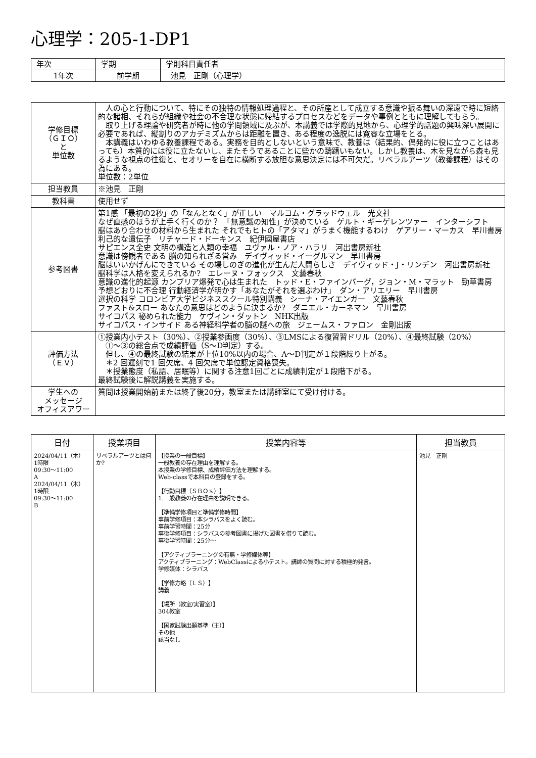心理学：205-1-DP1
| 年次 | 学期 | 学則科目責任者 |
| 1年次 | 前学期 | 池見 正剛（心理学） |
| 学修目標 （ＧＩＯ） と 単位数 | 人の心と行動について、特にその独特の情報処理過程と、その所産として成立する意識や振る舞いの深遠で時に短絡的な諸相、それらが組織や社会の不合理な状態に帰結するプロセスなどをデータや事例とともに理解してもらう。 取り上げる理論や研究者が時に他の学問領域に及ぶが、本講義では学際的見地から、心理学的話題の興味深い展開に必要であれば、縦割りのアカデミズムからは距離を置き、ある程度の逸脱には寛容な立場をとる。 本講義はいわゆる教養課程である。実務を目的としないという意味で、教養は（結果的、偶発的に役に立つことはあっても）本質的には役に立たないし、またそうであることに些かの躊躇いもない。しかし教養は、木を見ながら森も見るような視点の往復と、セオリーを自在に横断する放胆な意思決定には不可欠だ。リベラルアーツ（教養課程）はその為にある。 単位数：2単位 |
| 担当教員 | ※池見 正剛 |
| 教科書 | 使用せず |
| 参考図書 | 第1感 「最初の2秒」の「なんとなく」が正しい マルコム・グラッドウェル 光文社 なぜ直感のほうが上手く行くのか？ 「無意識の知性」が決めている ゲルト・ギーゲレンツァー インターシフト 脳はあり合わせの材料から生まれた それでもヒトの「アタマ」がうまく機能するわけ ゲアリー・マーカス 早川書房 利己的な遺伝子 リチャード・ドーキンス 紀伊國屋書店 サピエンス全史 文明の構造と人類の幸福 ユヴァル・ノア・ハラリ 河出書房新社 意識は傍観者である 脳の知られざる営み デイヴィッド・イーグルマン 早川書房 脳はいいかげんにできている その場しのぎの進化が生んだ人間らしさ デイヴィッド・J・リンデン 河出書房新社 脳科学は人格を変えられるか? エレーヌ・フォックス 文藝春秋 意識の進化的起源 カンブリア爆発で心は生まれた トッド・E・ファインバーグ，ジョン・M・マラット 勁草書房 予想どおりに不合理 行動経済学が明かす「あなたがそれを選ぶわけ」 ダン・アリエリー 早川書房 選択の科学 コロンビア大学ビジネススクール特別講義 シーナ・アイエンガー 文藝春秋 ファスト&スロー あなたの意思はどのように決まるか? ダニエル・カーネマン 早川書房 サイコパス 秘められた能力 ケヴィン・ダットン NHK出版 サイコパス・インサイド ある神経科学者の脳の謎への旅 ジェームス・ファロン 金剛出版 |
| 評価方法 （ＥＶ） | ①授業内小テスト（30%）、②授業参画度（30%）、③LMSによる復習習ドリル（20%）、④最終試験（20%） ①～③の総合点で成績評価（S～D判定）する。 但し、④の最終試験の結果が上位10%以内の場合、A～D判定が１段階繰り上がる。 ＊2 回遅刻で1 回欠席、4 回欠席で単位認定資格喪失。 ＊授業態度（私語、居眠等）に関する注意1回ごとに成績判定が１段階下がる。 最終試験後に解説講義を実施する。 |
| 学生への メッセージ オフィスアワー | 質問は授業開始前または終了後20分，教室または講師室にて受け付ける。 |
| 日付 | 授業項目 | 授業内容等 | 担当教員 |
| --- | --- | --- | --- |
| 2024/04/11（木） 1時限 09:30～11:00 A 2024/04/11（木） 1時限 09:30～11:00 B | リベラルアーツとは何か? | 【授業の一般目標】 一般教養の存在理由を理解する。 本授業の学修目標、成績評価方法を理解する。 Web-classで本科目の登録をする。 【行動目標（ＳＢＯｓ）】 1.一般教養の存在理由を説明できる。 【準備学修項目と準備学修時間】 事前学修項目：本シラバスをよく読む。 事前学習時間：25分 事後学修項目：シラバスの参考図書に揚げた図書を借りて読む。 事後学習時間：25分～ 【アクティブラーニングの有無・学修媒体等】 アクティブラーニング：WebClassによる小テスト。講師の質問に対する積極的発言。 学修媒体：シラバス 【学修方略（ＬＳ）】 講義 【場所（教室/実習室）】 304教室 【国家試験出題基準（主）】 その他 該当なし | 池見 正剛 |